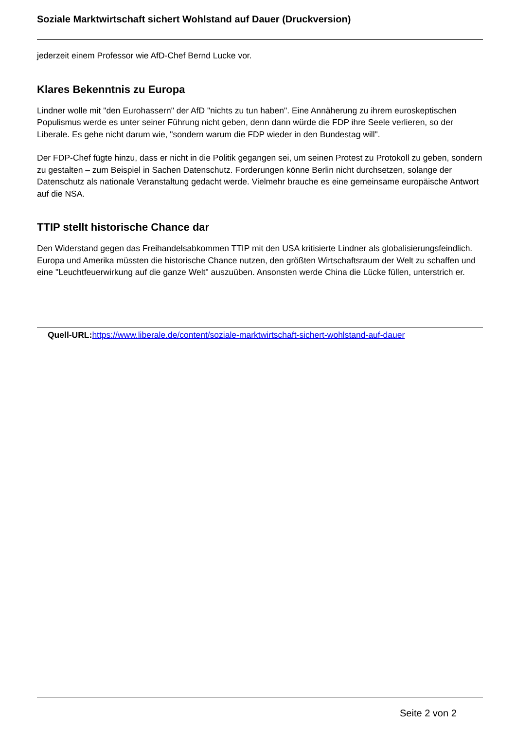Soziale Marktwirtschaft sichert Wohlstand auf Dauer (Druckversion)
jederzeit einem Professor wie AfD-Chef Bernd Lucke vor.
Klares Bekenntnis zu Europa
Lindner wolle mit "den Eurohassern" der AfD "nichts zu tun haben". Eine Annäherung zu ihrem euroskeptischen Populismus werde es unter seiner Führung nicht geben, denn dann würde die FDP ihre Seele verlieren, so der Liberale. Es gehe nicht darum wie, "sondern warum die FDP wieder in den Bundestag will".
Der FDP-Chef fügte hinzu, dass er nicht in die Politik gegangen sei, um seinen Protest zu Protokoll zu geben, sondern zu gestalten – zum Beispiel in Sachen Datenschutz. Forderungen könne Berlin nicht durchsetzen, solange der Datenschutz als nationale Veranstaltung gedacht werde. Vielmehr brauche es eine gemeinsame europäische Antwort auf die NSA.
TTIP stellt historische Chance dar
Den Widerstand gegen das Freihandelsabkommen TTIP mit den USA kritisierte Lindner als globalisierungsfeindlich. Europa und Amerika müssten die historische Chance nutzen, den größten Wirtschaftsraum der Welt zu schaffen und eine "Leuchtfeuerwirkung auf die ganze Welt" auszuüben. Ansonsten werde China die Lücke füllen, unterstrich er.
Quell-URL: https://www.liberale.de/content/soziale-marktwirtschaft-sichert-wohlstand-auf-dauer
Seite 2 von 2